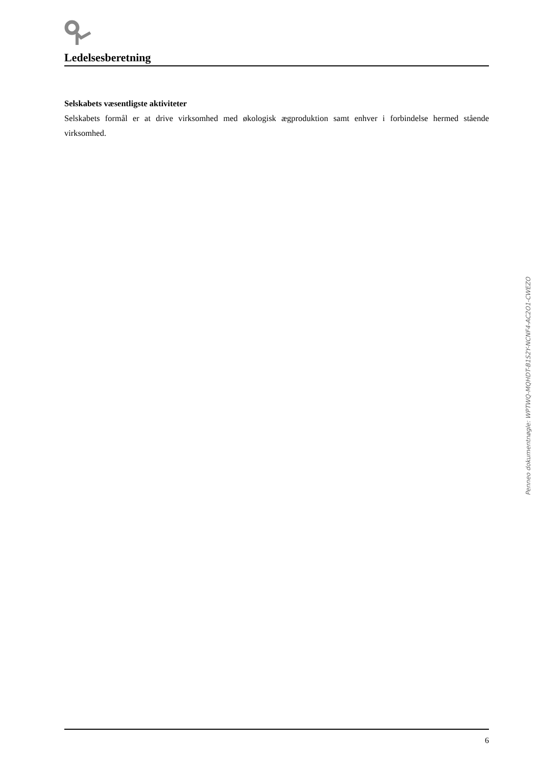Ledelsesberetning
Selskabets væsentligste aktiviteter
Selskabets formål er at drive virksomhed med økologisk ægproduktion samt enhver i forbindelse hermed stående virksomhed.
Penneo dokumentnøgle: WPTWQ-MQHDT-B1S2Y-NCNF4-AC2O1-CWEZO
6